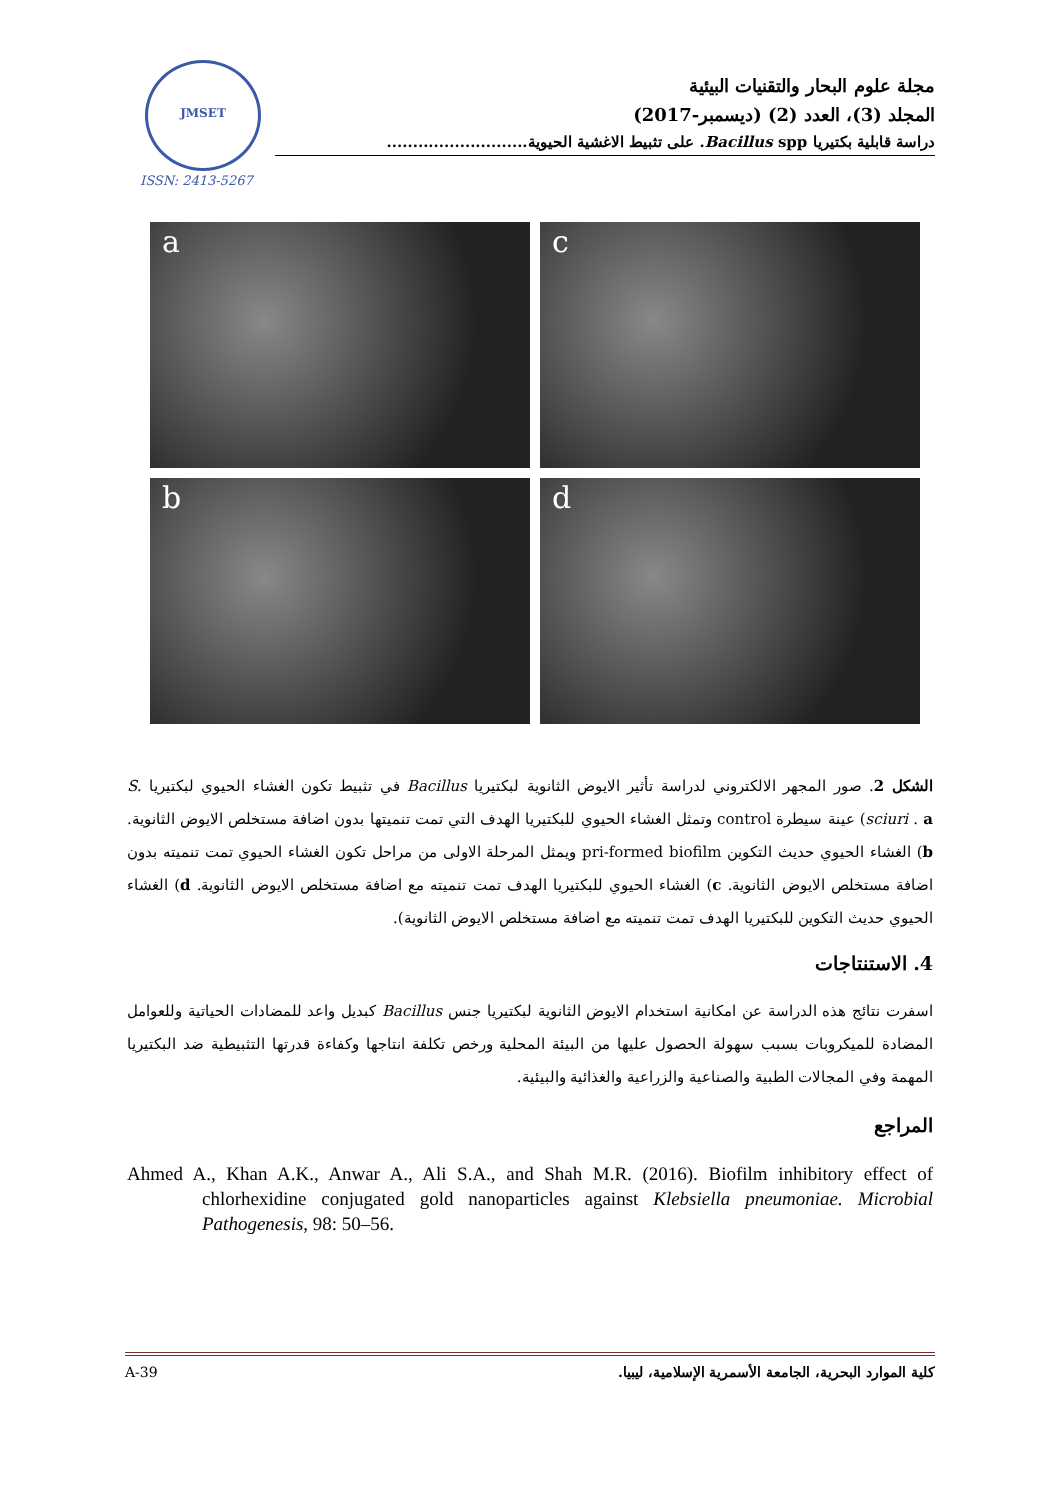JMSET
ISSN: 2413-5267
مجلة علوم البحار والتقنيات البيئية
المجلد (3)، العدد (2) (ديسمبر-2017)
دراسة قابلية بكتيريا Bacillus spp. على تثبيط الاغشية الحيوية...........................
a
c
b
d
الشكل 2. صور المجهر الالكتروني لدراسة تأثير الايوض الثانوية لبكتيريا Bacillus في تثبيط تكون الغشاء الحيوي لبكتيريا S. sciuri . a) عينة سيطرة control وتمثل الغشاء الحيوي للبكتيريا الهدف التي تمت تنميتها بدون اضافة مستخلص الايوض الثانوية. b) الغشاء الحيوي حديث التكوين pri-formed biofilm ويمثل المرحلة الاولى من مراحل تكون الغشاء الحيوي تمت تنميته بدون اضافة مستخلص الايوض الثانوية. c) الغشاء الحيوي للبكتيريا الهدف تمت تنميته مع اضافة مستخلص الايوض الثانوية. d) الغشاء الحيوي حديث التكوين للبكتيريا الهدف تمت تنميته مع اضافة مستخلص الايوض الثانوية).
4. الاستنتاجات
اسفرت نتائج هذه الدراسة عن امكانية استخدام الايوض الثانوية لبكتيريا جنس Bacillus كبديل واعد للمضادات الحياتية وللعوامل المضادة للميكروبات بسبب سهولة الحصول عليها من البيئة المحلية ورخص تكلفة انتاجها وكفاءة قدرتها التثبيطية ضد البكتيريا المهمة وفي المجالات الطبية والصناعية والزراعية والغذائية والبيئية.
المراجع
Ahmed A., Khan A.K., Anwar A., Ali S.A., and Shah M.R. (2016). Biofilm inhibitory effect of chlorhexidine conjugated gold nanoparticles against Klebsiella pneumoniae. Microbial Pathogenesis, 98: 50–56.
A-39 كلية الموارد البحرية، الجامعة الأسمرية الإسلامية، ليبيا.